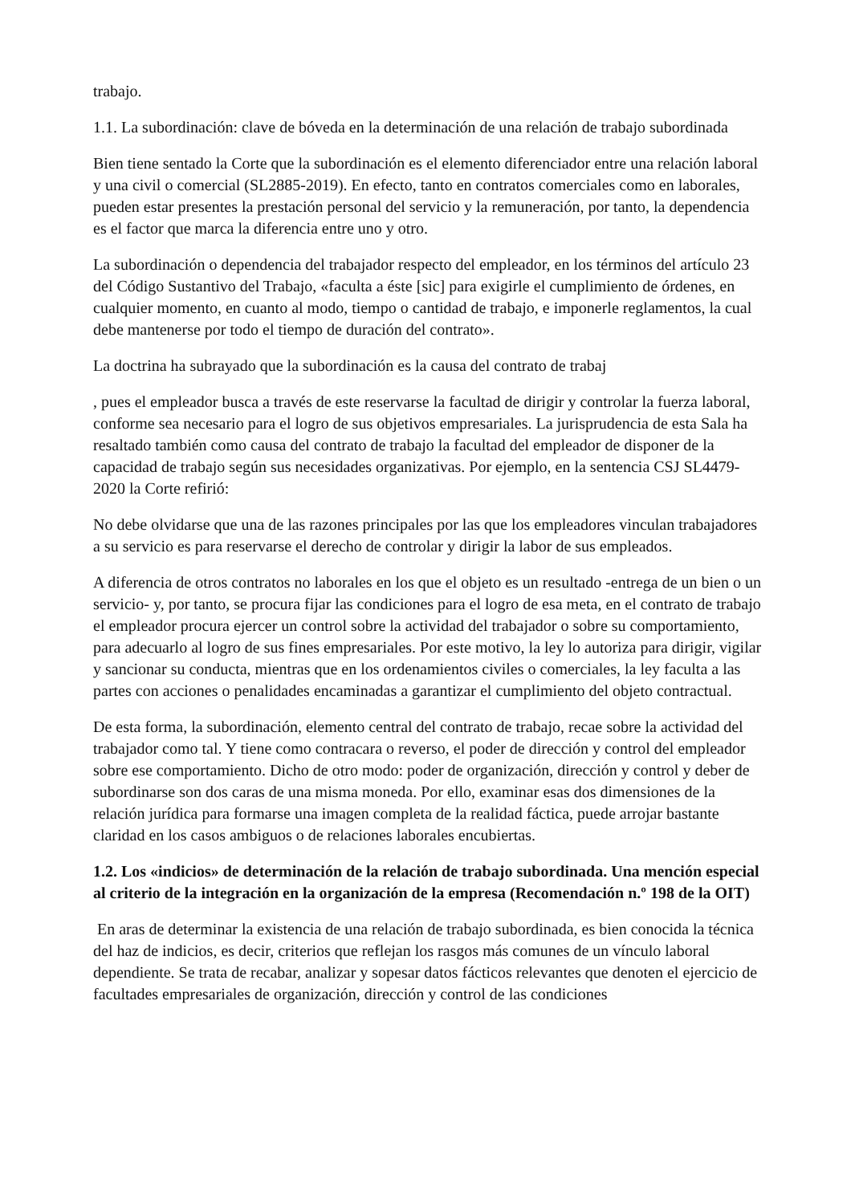trabajo.
1.1. La subordinación: clave de bóveda en la determinación de una relación de trabajo subordinada
Bien tiene sentado la Corte que la subordinación es el elemento diferenciador entre una relación laboral y una civil o comercial (SL2885-2019). En efecto, tanto en contratos comerciales como en laborales, pueden estar presentes la prestación personal del servicio y la remuneración, por tanto, la dependencia es el factor que marca la diferencia entre uno y otro.
La subordinación o dependencia del trabajador respecto del empleador, en los términos del artículo 23 del Código Sustantivo del Trabajo, «faculta a éste [sic] para exigirle el cumplimiento de órdenes, en cualquier momento, en cuanto al modo, tiempo o cantidad de trabajo, e imponerle reglamentos, la cual debe mantenerse por todo el tiempo de duración del contrato».
La doctrina ha subrayado que la subordinación es la causa del contrato de trabaj
, pues el empleador busca a través de este reservarse la facultad de dirigir y controlar la fuerza laboral, conforme sea necesario para el logro de sus objetivos empresariales. La jurisprudencia de esta Sala ha resaltado también como causa del contrato de trabajo la facultad del empleador de disponer de la capacidad de trabajo según sus necesidades organizativas. Por ejemplo, en la sentencia CSJ SL4479-2020 la Corte refirió:
No debe olvidarse que una de las razones principales por las que los empleadores vinculan trabajadores a su servicio es para reservarse el derecho de controlar y dirigir la labor de sus empleados.
A diferencia de otros contratos no laborales en los que el objeto es un resultado -entrega de un bien o un servicio- y, por tanto, se procura fijar las condiciones para el logro de esa meta, en el contrato de trabajo el empleador procura ejercer un control sobre la actividad del trabajador o sobre su comportamiento, para adecuarlo al logro de sus fines empresariales. Por este motivo, la ley lo autoriza para dirigir, vigilar y sancionar su conducta, mientras que en los ordenamientos civiles o comerciales, la ley faculta a las partes con acciones o penalidades encaminadas a garantizar el cumplimiento del objeto contractual.
De esta forma, la subordinación, elemento central del contrato de trabajo, recae sobre la actividad del trabajador como tal. Y tiene como contracara o reverso, el poder de dirección y control del empleador sobre ese comportamiento. Dicho de otro modo: poder de organización, dirección y control y deber de subordinarse son dos caras de una misma moneda. Por ello, examinar esas dos dimensiones de la relación jurídica para formarse una imagen completa de la realidad fáctica, puede arrojar bastante claridad en los casos ambiguos o de relaciones laborales encubiertas.
1.2. Los «indicios» de determinación de la relación de trabajo subordinada. Una mención especial al criterio de la integración en la organización de la empresa (Recomendación n.º 198 de la OIT)
En aras de determinar la existencia de una relación de trabajo subordinada, es bien conocida la técnica del haz de indicios, es decir, criterios que reflejan los rasgos más comunes de un vínculo laboral dependiente. Se trata de recabar, analizar y sopesar datos fácticos relevantes que denoten el ejercicio de facultades empresariales de organización, dirección y control de las condiciones